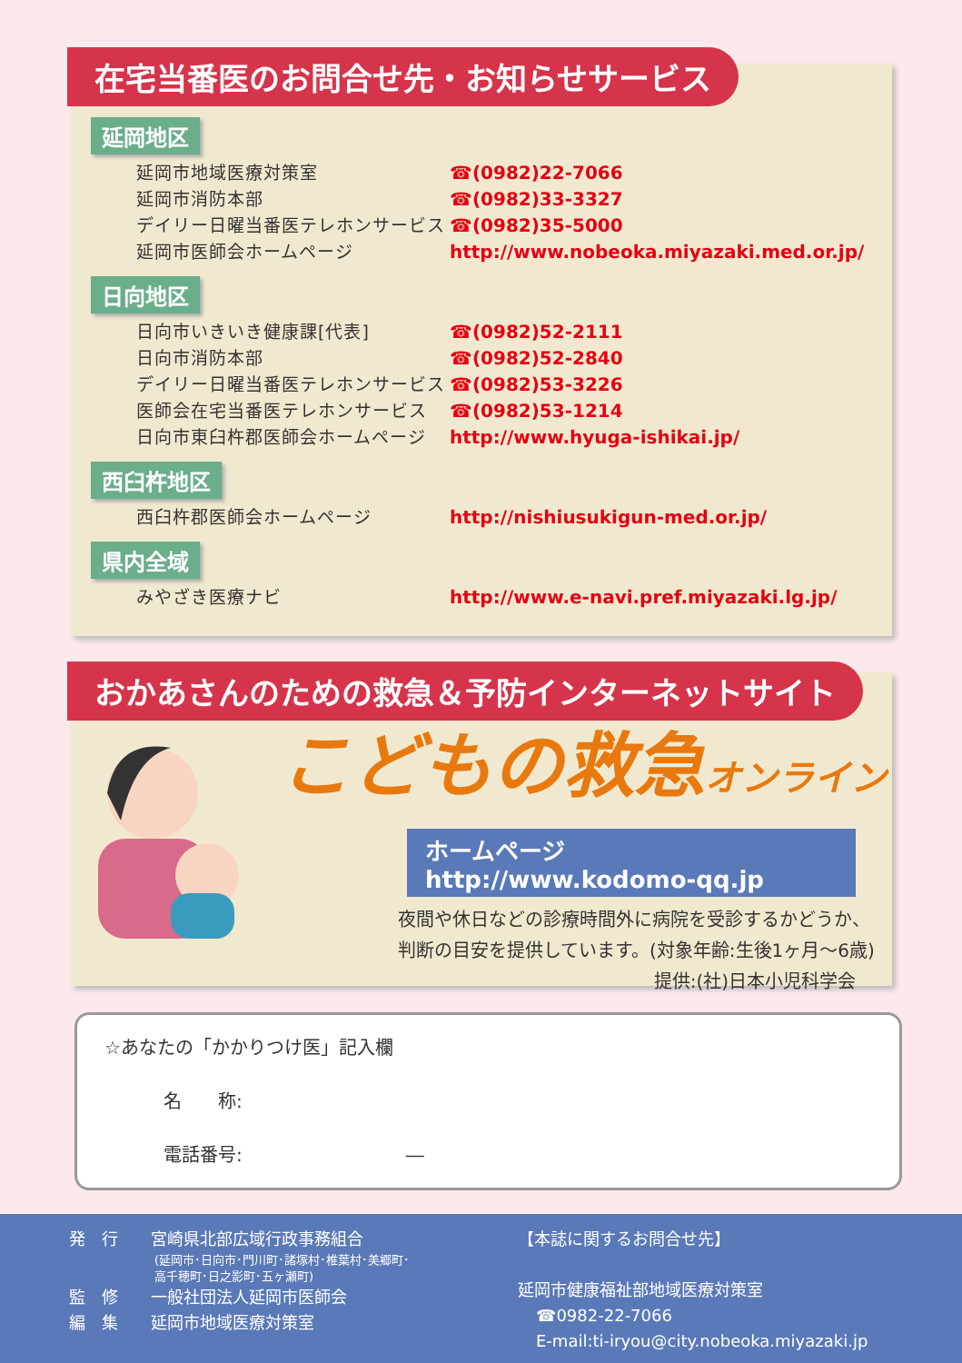在宅当番医のお問合せ先・お知らせサービス
延岡地区
延岡市地域医療対策室 ☎(0982)22-7066
延岡市消防本部 ☎(0982)33-3327
デイリー日曜当番医テレホンサービス ☎(0982)35-5000
延岡市医師会ホームページ http://www.nobeoka.miyazaki.med.or.jp/
日向地区
日向市いきいき健康課[代表] ☎(0982)52-2111
日向市消防本部 ☎(0982)52-2840
デイリー日曜当番医テレホンサービス ☎(0982)53-3226
医師会在宅当番医テレホンサービス ☎(0982)53-1214
日向市東臼杵郡医師会ホームページ http://www.hyuga-ishikai.jp/
西臼杵地区
西臼杵郡医師会ホームページ http://nishiusukigun-med.or.jp/
県内全域
みやざき医療ナビ http://www.e-navi.pref.miyazaki.lg.jp/
おかあさんのための救急＆予防インターネットサイト
こどもの救急オンライン
ホームページ　http://www.kodomo-qq.jp
夜間や休日などの診療時間外に病院を受診するかどうか、
判断の目安を提供しています。(対象年齢:生後1ヶ月～6歳)
提供:(社)日本小児科学会
☆あなたの「かかりつけ医」記入欄
名　　称:
電話番号: ―
発　行　　宮崎県北部広域行政事務組合
(延岡市･日向市･門川町･諸塚村･椎葉村･美郷町･
高千穂町･日之影町･五ヶ瀬町)
監　修　　一般社団法人延岡市医師会
編　集　　延岡市地域医療対策室
【本誌に関するお問合せ先】
延岡市健康福祉部地域医療対策室
☎0982-22-7066
E-mail:ti-iryou@city.nobeoka.miyazaki.jp